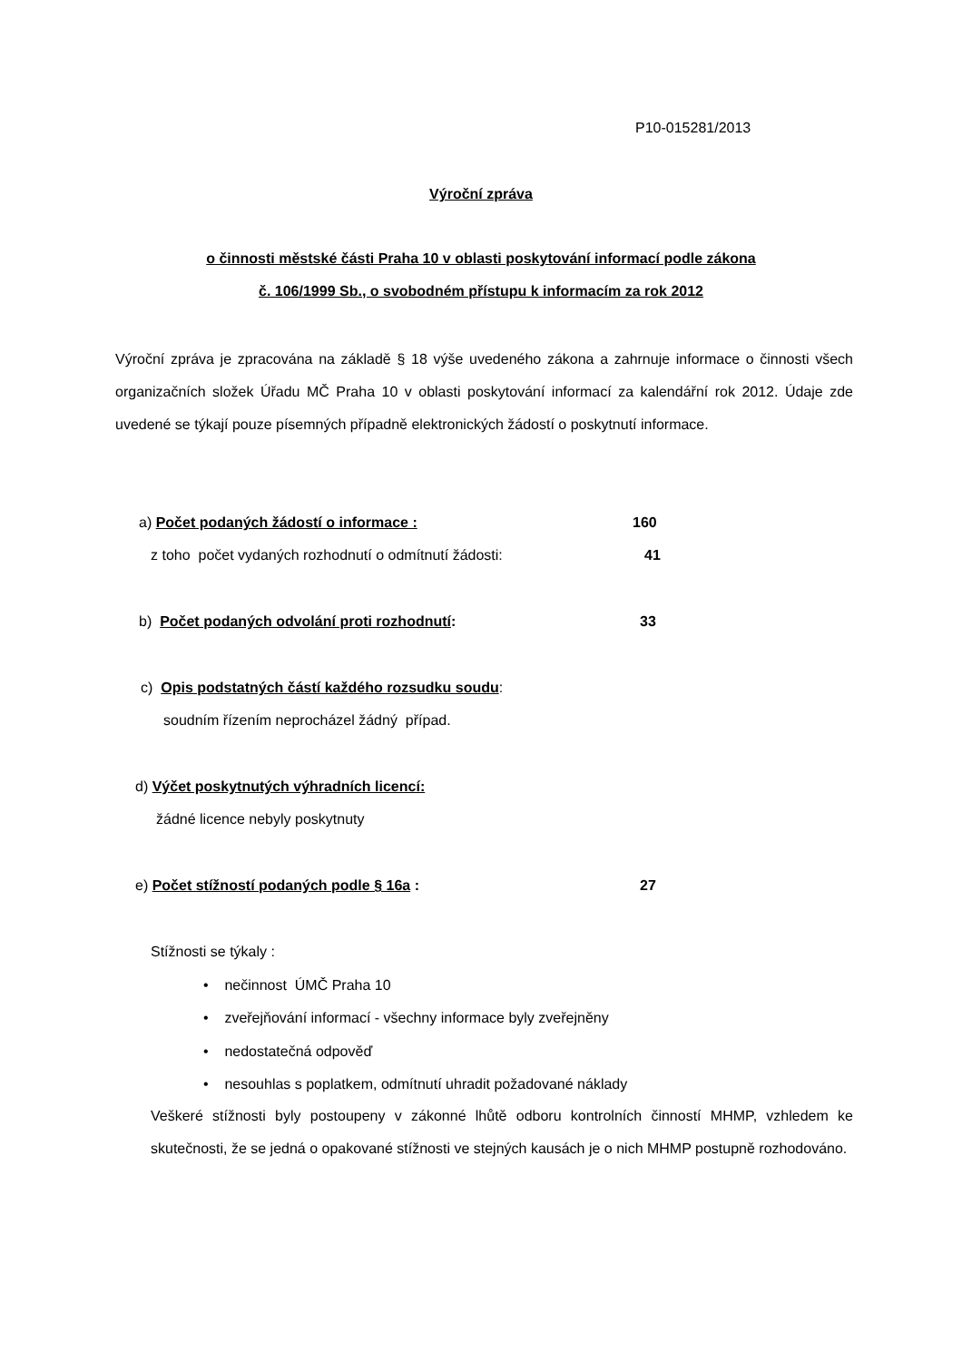P10-015281/2013
Výroční zpráva
o činnosti městské části Praha 10 v oblasti poskytování informací podle zákona
č. 106/1999 Sb., o svobodném přístupu k informacím za rok 2012
Výroční zpráva je zpracována na základě § 18 výše uvedeného zákona a zahrnuje informace o činnosti všech organizačních složek Úřadu MČ Praha 10 v oblasti poskytování informací za kalendářní rok 2012. Údaje zde uvedené se týkají pouze písemných případně elektronických žádostí o poskytnutí informace.
a) Počet podaných žádostí o informace :
160
z toho počet vydaných rozhodnutí o odmítnutí žádosti:
41
b) Počet podaných odvolání proti rozhodnutí:
33
c) Opis podstatných částí každého rozsudku soudu:
soudním řízením neprocházel žádný případ.
d) Výčet poskytnutých výhradních licencí:
žádné licence nebyly poskytnuty
e) Počet stížností podaných podle § 16a :
27
Stížnosti se týkaly :
• nečinnost ÚMČ Praha 10
• zveřejňování informací - všechny informace byly zveřejněny
• nedostatečná odpověď
• nesouhlas s poplatkem, odmítnutí uhradit požadované náklady
Veškeré stížnosti byly postoupeny v zákonné lhůtě odboru kontrolních činností MHMP, vzhledem ke skutečnosti, že se jedná o opakované stížnosti ve stejných kausách je o nich MHMP postupně rozhodováno.